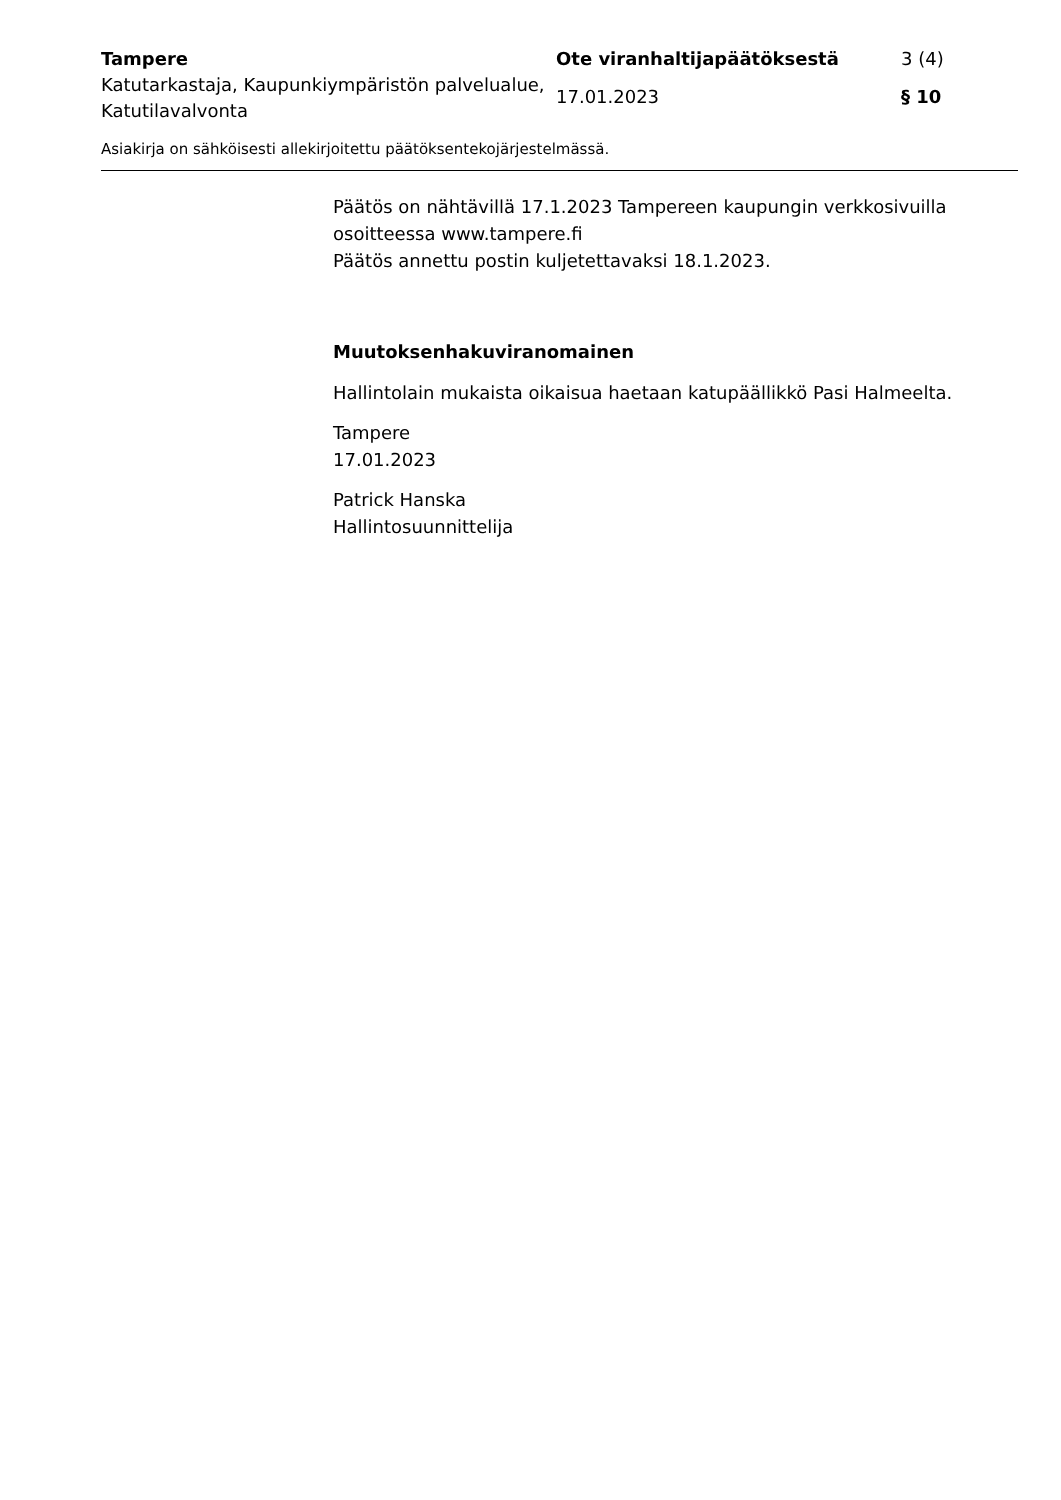| Tampere | Ote viranhaltijapäätöksestä | 3 (4) |
| Katutarkastaja, Kaupunkiympäristön palvelualue, Katutilavalvonta | 17.01.2023 | § 10 |
Asiakirja on sähköisesti allekirjoitettu päätöksentekojärjestelmässä.
Päätös on nähtävillä 17.1.2023 Tampereen kaupungin verkkosivuilla osoitteessa www.tampere.fi
Päätös annettu postin kuljetettavaksi 18.1.2023.
Muutoksenhakuviranomainen
Hallintolain mukaista oikaisua haetaan katupäällikkö Pasi Halmeelta.
Tampere
17.01.2023
Patrick Hanska
Hallintosuunnittelija